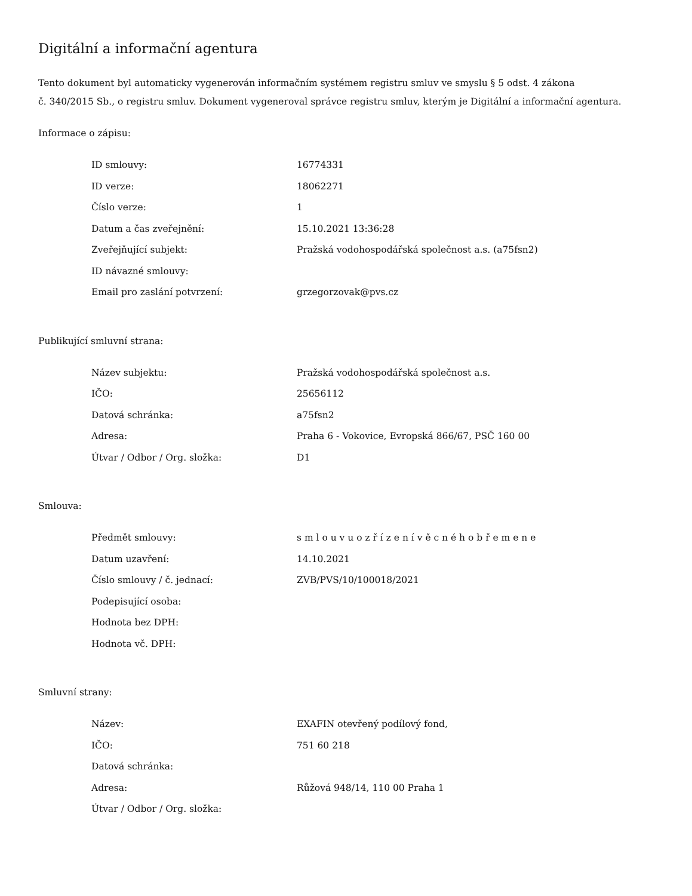Digitální a informační agentura
Tento dokument byl automaticky vygenerován informačním systémem registru smluv ve smyslu § 5 odst. 4 zákona
č. 340/2015 Sb., o registru smluv. Dokument vygeneroval správce registru smluv, kterým je Digitální a informační agentura.
Informace o zápisu:
| ID smlouvy: | 16774331 |
| ID verze: | 18062271 |
| Číslo verze: | 1 |
| Datum a čas zveřejnění: | 15.10.2021 13:36:28 |
| Zveřejňující subjekt: | Pražská vodohospodářská společnost a.s. (a75fsn2) |
| ID návazné smlouvy: | |
| Email pro zaslání potvrzení: | grzegorzovak@pvs.cz |
Publikující smluvní strana:
| Název subjektu: | Pražská vodohospodářská společnost a.s. |
| IČO: | 25656112 |
| Datová schránka: | a75fsn2 |
| Adresa: | Praha 6 - Vokovice, Evropská 866/67, PSČ 160 00 |
| Útvar / Odbor / Org. složka: | D1 |
Smlouva:
| Předmět smlouvy: | s m l o u v u o z ř í z e n í v ě c n é h o b ř e m e n e |
| Datum uzavření: | 14.10.2021 |
| Číslo smlouvy / č. jednací: | ZVB/PVS/10/100018/2021 |
| Podepisující osoba: | |
| Hodnota bez DPH: | |
| Hodnota vč. DPH: | |
Smluvní strany:
| Název: | EXAFIN otevřený podílový fond, |
| IČO: | 751 60 218 |
| Datová schránka: | |
| Adresa: | Růžová 948/14, 110 00 Praha 1 |
| Útvar / Odbor / Org. složka: | |